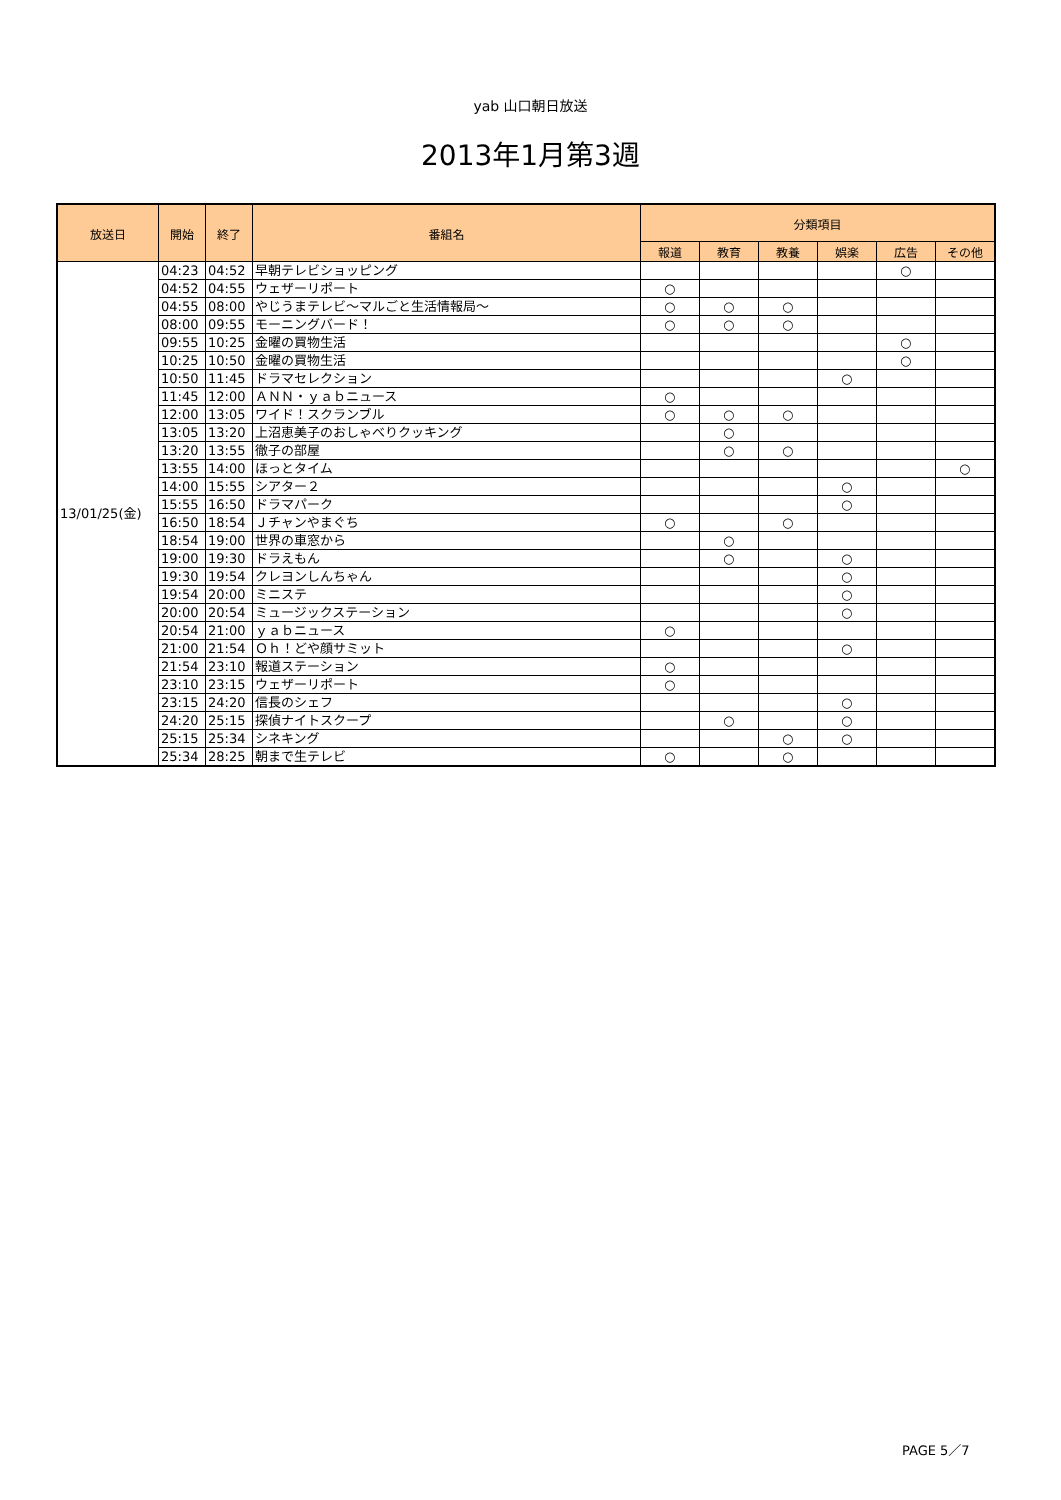yab 山口朝日放送
2013年1月第3週
| 放送日 | 開始 | 終了 | 番組名 | 分類項目 | | | | | |
| --- | --- | --- | --- | --- | --- | --- | --- | --- | --- |
| | | | | 報道 | 教育 | 教養 | 娯楽 | 広告 | その他 |
| 13/01/25(金) | 04:23 | 04:52 | 早朝テレビショッピング | | | | | ○ | |
| | 04:52 | 04:55 | ウェザーリポート | ○ | | | | | |
| | 04:55 | 08:00 | やじうまテレビ～マルごと生活情報局～ | ○ | ○ | ○ | | | |
| | 08:00 | 09:55 | モーニングバード！ | ○ | ○ | ○ | | | |
| | 09:55 | 10:25 | 金曜の買物生活 | | | | | ○ | |
| | 10:25 | 10:50 | 金曜の買物生活 | | | | | ○ | |
| | 10:50 | 11:45 | ドラマセレクション | | | | ○ | | |
| | 11:45 | 12:00 | ＡＮＮ・ｙａｂニュース | ○ | | | | | |
| | 12:00 | 13:05 | ワイド！スクランブル | ○ | ○ | ○ | | | |
| | 13:05 | 13:20 | 上沼恵美子のおしゃべりクッキング | | ○ | | | | |
| | 13:20 | 13:55 | 徹子の部屋 | | ○ | ○ | | | |
| | 13:55 | 14:00 | ほっとタイム | | | | | | ○ |
| | 14:00 | 15:55 | シアター２ | | | | ○ | | |
| | 15:55 | 16:50 | ドラマパーク | | | | ○ | | |
| | 16:50 | 18:54 | Ｊチャンやまぐち | ○ | | ○ | | | |
| | 18:54 | 19:00 | 世界の車窓から | | ○ | | | | |
| | 19:00 | 19:30 | ドラえもん | | ○ | | ○ | | |
| | 19:30 | 19:54 | クレヨンしんちゃん | | | | ○ | | |
| | 19:54 | 20:00 | ミニステ | | | | ○ | | |
| | 20:00 | 20:54 | ミュージックステーション | | | | ○ | | |
| | 20:54 | 21:00 | ｙａｂニュース | ○ | | | | | |
| | 21:00 | 21:54 | Ｏｈ！どや顔サミット | | | | ○ | | |
| | 21:54 | 23:10 | 報道ステーション | ○ | | | | | |
| | 23:10 | 23:15 | ウェザーリポート | ○ | | | | | |
| | 23:15 | 24:20 | 信長のシェフ | | | | ○ | | |
| | 24:20 | 25:15 | 探偵ナイトスクープ | | ○ | | ○ | | |
| | 25:15 | 25:34 | シネキング | | | ○ | ○ | | |
| | 25:34 | 28:25 | 朝まで生テレビ | ○ | | ○ | | | |
PAGE 5／7